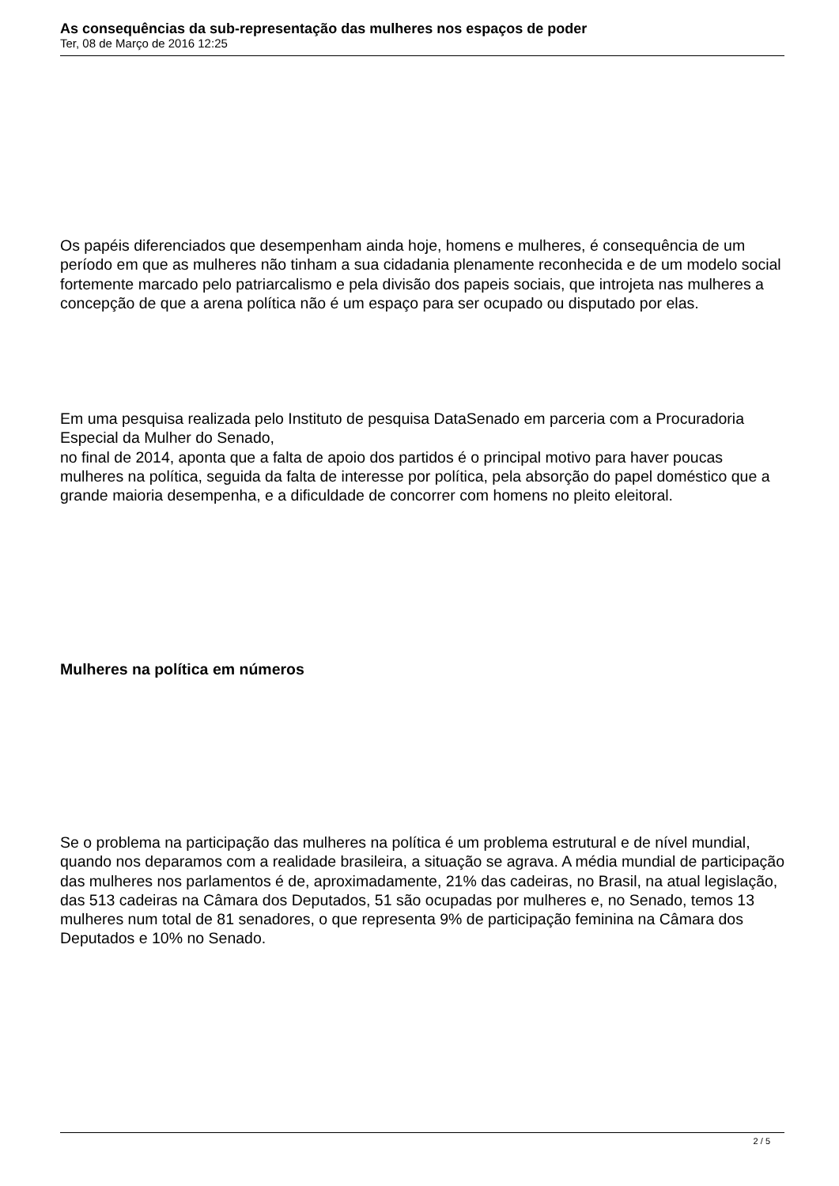As consequências da sub-representação das mulheres nos espaços de poder
Ter, 08 de Março de 2016 12:25
Os papéis diferenciados que desempenham ainda hoje, homens e mulheres, é consequência de um período em que as mulheres não tinham a sua cidadania plenamente reconhecida e de um modelo social fortemente marcado pelo patriarcalismo e pela divisão dos papeis sociais, que introjeta nas mulheres a concepção de que a arena política não é um espaço para ser ocupado ou disputado por elas.
Em uma pesquisa realizada pelo Instituto de pesquisa DataSenado em parceria com a Procuradoria Especial da Mulher do Senado,
no final de 2014, aponta que a falta de apoio dos partidos é o principal motivo para haver poucas mulheres na política, seguida da falta de interesse por política, pela absorção do papel doméstico que a grande maioria desempenha, e a dificuldade de concorrer com homens no pleito eleitoral.
Mulheres na política em números
Se o problema na participação das mulheres na política é um problema estrutural e de nível mundial, quando nos deparamos com a realidade brasileira, a situação se agrava. A média mundial de participação das mulheres nos parlamentos é de, aproximadamente, 21% das cadeiras, no Brasil, na atual legislação, das 513 cadeiras na Câmara dos Deputados, 51 são ocupadas por mulheres e, no Senado, temos 13 mulheres num total de 81 senadores, o que representa 9% de participação feminina na Câmara dos Deputados e 10% no Senado.
2 / 5